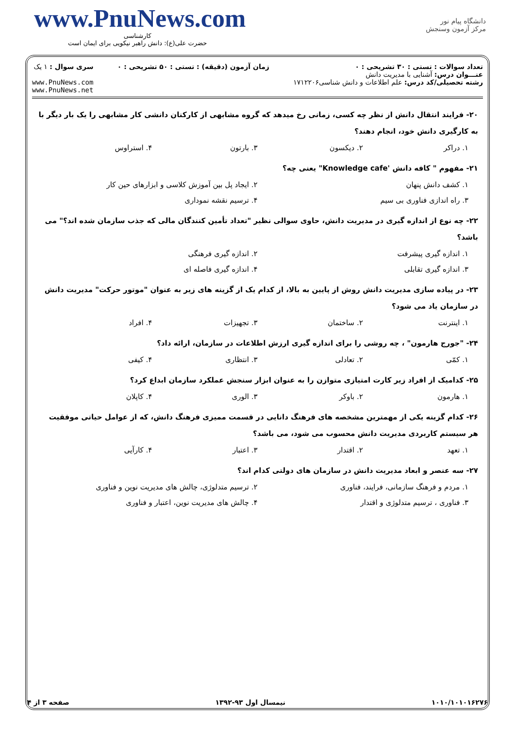www.PnuNews.com
کارشناسی
حضرت علی(ع): دانش راهبر نیکویی برای ایمان است
دانشگاه پیام نور
مرکز آزمون وسنجش
تعداد سوالات : تستی : ۳۰ تشریحی : ۰
عنـــوان درس: آشنایی با مدیریت دانش
رشته تحصیلی/کد درس: علم اطلاعات و دانش شناسی۱۷۱۲۲۰۶
زمان آزمون (دقیقه) : تستی : ۵۰ تشریحی : ۰
سری سوال : ۱ یک
www.PnuNews.com
www.PnuNews.net
۲۰- فرایند انتقال دانش از نظر چه کسی، زمانی رخ میدهد که گروه مشابهی از کارکنان دانشی کار مشابهی را یک بار دیگر با به کارگیری دانش خود، انجام دهند؟
۱. دراکر ۲. دیکسون ۳. بارتون ۴. استراوس
۲۱- مفهوم " کافه دانش 'Knowledge cafe" یعنی چه؟
۱. کشف دانش پنهان ۲. ایجاد پل بین آموزش کلاسی و ابزارهای حین کار ۳. راه اندازی فناوری بی سیم ۴. ترسیم نقشه نموداری
۲۲- چه نوع از اندازه گیری در مدیریت دانش، حاوی سوالی نظیر "تعداد تأمین کنندگان مالی که جذب سازمان شده اند؟" می باشد؟
۱. اندازه گیری پیشرفت ۲. اندازه گیری فرهنگی ۳. اندازه گیری تقابلی ۴. اندازه گیری فاصله ای
۲۳- در پیاده سازی مدیریت دانش روش از پایین به بالا، از کدام یک از گزینه های زیر به عنوان "موتور حرکت" مدیریت دانش در سازمان یاد می شود؟
۱. اینترنت ۲. ساختمان ۳. تجهیزات ۴. افراد
۲۴- "جورج هارمون" ، چه روشی را برای اندازه گیری ارزش اطلاعات در سازمان، ارائه داد؟
۱. کمّی ۲. تعادلی ۳. انتظاری ۴. کیفی
۲۵- کدامیک از افراد زیر کارت امتیازی متوازن را به عنوان ابزار سنجش عملکرد سازمان ابداع کرد؟
۱. هارمون ۲. باوکر ۳. الوری ۴. کاپلان
۲۶- کدام گزینه یکی از مهمترین مشخصه های فرهنگ دانایی در قسمت ممیزی فرهنگ دانش، که از عوامل حیاتی موفقیت هر سیستم کاربردی مدیریت دانش محسوب می شود، می باشد؟
۱. تعهد ۲. اقتدار ۳. اعتبار ۴. کارآیی
۲۷- سه عنصر و ابعاد مدیریت دانش در سازمان های دولتی کدام اند؟
۱. مردم و فرهنگ سازمانی، فرایند، فناوری ۲. ترسیم متدلوژی، چالش های مدیریت نوین و فناوری ۳. فناوری ، ترسیم متدلوژی و اقتدار ۴. چالش های مدیریت نوین، اعتبار و فناوری
۱۰۱۰/۱۰۱۰۱۶۲۷۶ نیمسال اول ۹۳-۱۳۹۲ صفحه ۳ از ۴